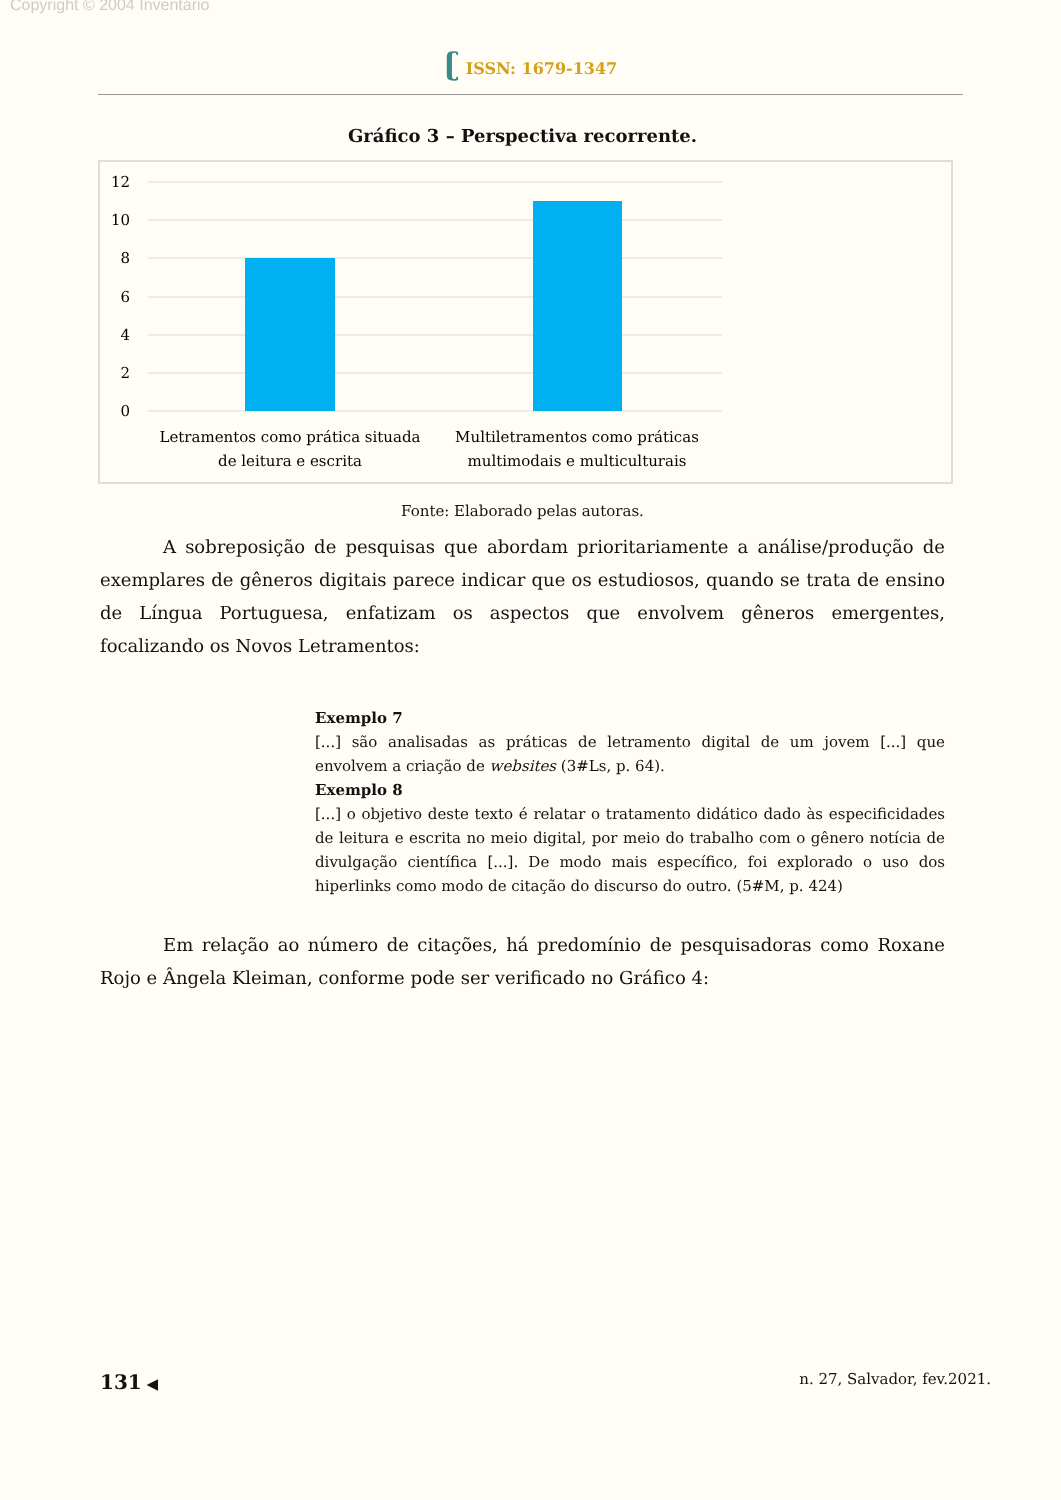Copyright © 2004 Inventário
ʗ ISSN: 1679-1347
Gráfico 3 – Perspectiva recorrente.
12
10
8
6
4
2
0
Letramentos como prática situada
de leitura e escrita
Multiletramentos como práticas
multimodais e multiculturais
Fonte: Elaborado pelas autoras.
A sobreposição de pesquisas que abordam prioritariamente a análise/produção de exemplares de gêneros digitais parece indicar que os estudiosos, quando se trata de ensino de Língua Portuguesa, enfatizam os aspectos que envolvem gêneros emergentes, focalizando os Novos Letramentos:
Exemplo 7
[...] são analisadas as práticas de letramento digital de um jovem [...] que envolvem a criação de websites (3#Ls, p. 64).
Exemplo 8
[...] o objetivo deste texto é relatar o tratamento didático dado às especificidades de leitura e escrita no meio digital, por meio do trabalho com o gênero notícia de divulgação científica [...]. De modo mais específico, foi explorado o uso dos hiperlinks como modo de citação do discurso do outro. (5#M, p. 424)
Em relação ao número de citações, há predomínio de pesquisadoras como Roxane Rojo e Ângela Kleiman, conforme pode ser verificado no Gráfico 4:
131 ◀ n. 27, Salvador, fev.2021.